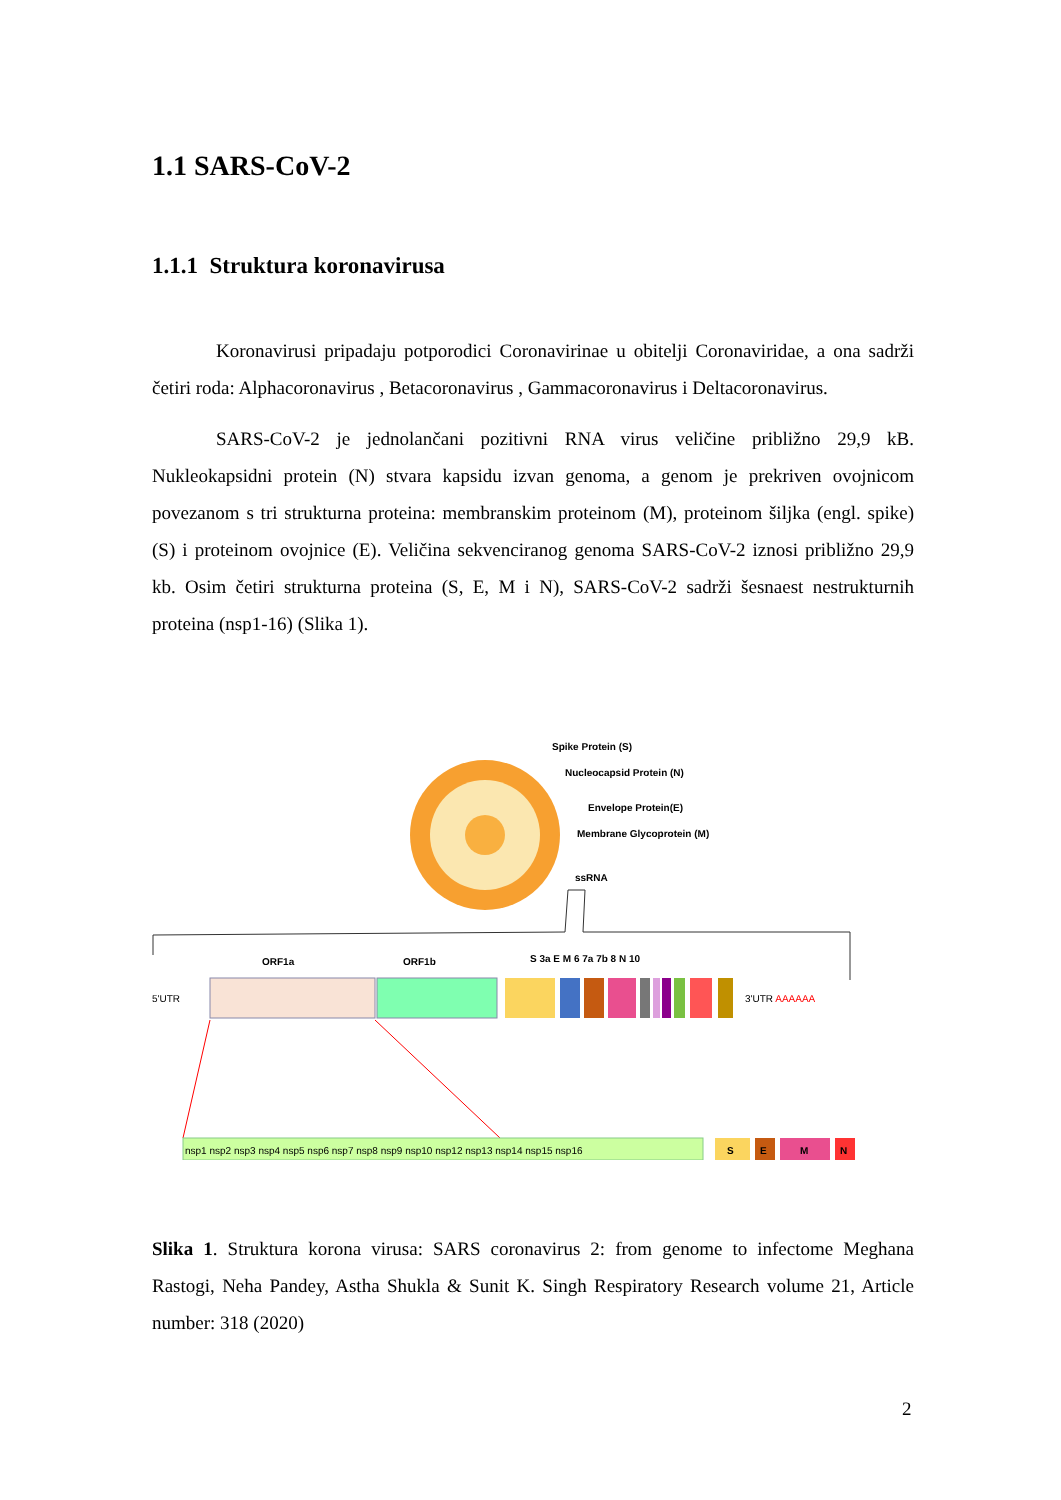1.1 SARS-CoV-2
1.1.1 Struktura koronavirusa
Koronavirusi pripadaju potporodici Coronavirinae u obitelji Coronaviridae, a ona sadrži četiri roda: Alphacoronavirus , Betacoronavirus , Gammacoronavirus i Deltacoronavirus.
SARS-CoV-2 je jednolančani pozitivni RNA virus veličine približno 29,9 kB. Nukleokapsidni protein (N) stvara kapsidu izvan genoma, a genom je prekriven ovojnicom povezanom s tri strukturna proteina: membranskim proteinom (M), proteinom šiljka (engl. spike) (S) i proteinom ovojnice (E). Veličina sekvenciranog genoma SARS-CoV-2 iznosi približno 29,9 kb. Osim četiri strukturna proteina (S, E, M i N), SARS-CoV-2 sadrži šesnaest nestrukturnih proteina (nsp1-16) (Slika 1).
Spike Protein (S)
Nucleocapsid Protein (N)
Envelope Protein(E)
Membrane Glycoprotein (M)
ssRNA
ORF1a
ORF1b
S 3a E M 6 7a 7b 8 N 10
5'UTR
3'UTR AAAAAA
nsp1 nsp2 nsp3 nsp4 nsp5 nsp6 nsp7 nsp8 nsp9 nsp10 nsp12 nsp13 nsp14 nsp15 nsp16
S
E
M
N
Slika 1. Struktura korona virusa: SARS coronavirus 2: from genome to infectome Meghana Rastogi, Neha Pandey, Astha Shukla & Sunit K. Singh Respiratory Research volume 21, Article number: 318 (2020)
2